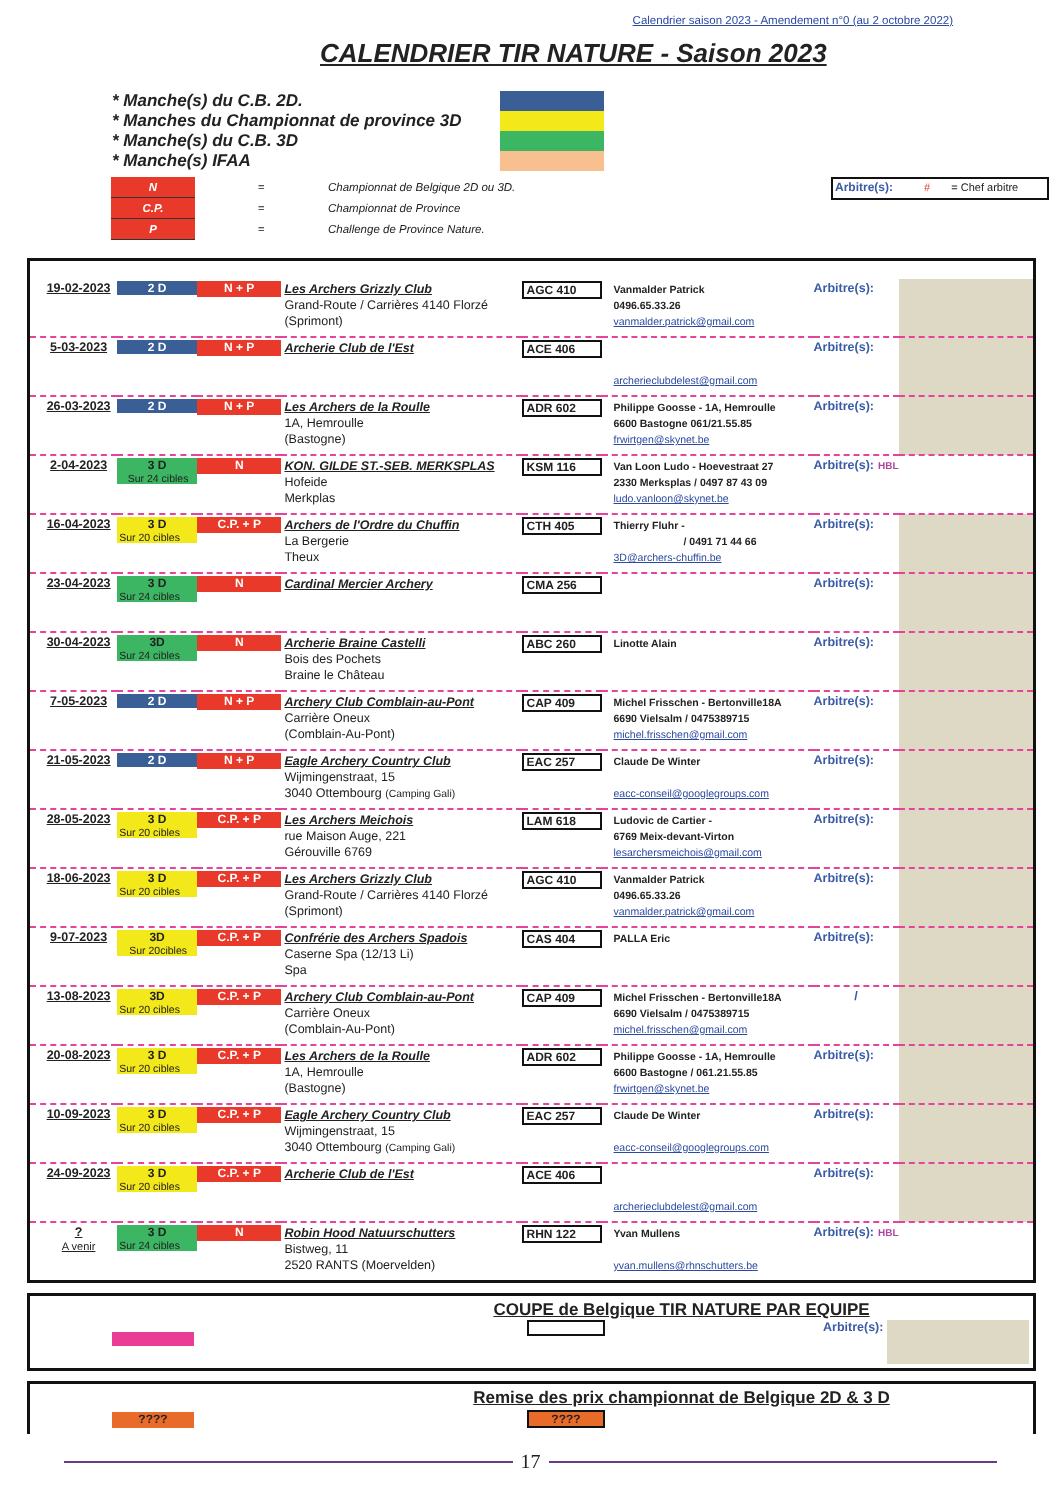Calendrier saison 2023 - Amendement n°0 (au 2 octobre 2022)
CALENDRIER TIR NATURE - Saison 2023
* Manche(s) du C.B. 2D.
* Manches du Championnat de province 3D
* Manche(s) du C.B. 3D
* Manche(s) IFAA
| N | = | Championnat de Belgique 2D ou 3D. |
| C.P. | = | Championnat de Province |
| P | = | Challenge de Province Nature. |
Arbitre(s): # = Chef arbitre
| 19-02-2023 | 2 D | N + P | Les Archers Grizzly Club Grand-Route / Carrières 4140 Florzé (Sprimont) | AGC 410 | Vanmalder Patrick 0496.65.33.26 vanmalder.patrick@gmail.com | Arbitre(s): | |
| 5-03-2023 | 2 D | N + P | Archerie Club de l'Est | ACE 406 | archerieclubdelest@gmail.com | Arbitre(s): | |
| 26-03-2023 | 2 D | N + P | Les Archers de la Roulle 1A, Hemroulle (Bastogne) | ADR 602 | Philippe Goosse - 1A, Hemroulle 6600 Bastogne 061/21.55.85 frwirtgen@skynet.be | Arbitre(s): | |
| 2-04-2023 | 3 D Sur 24 cibles | N | KON. GILDE ST.-SEB. MERKSPLAS Hofeide Merkplas | KSM 116 | Van Loon Ludo - Hoevestraat 27 2330 Merksplas / 0497 87 43 09 ludo.vanloon@skynet.be | Arbitre(s): HBL | |
| 16-04-2023 | 3 D Sur 20 cibles | C.P. + P | Archers de l'Ordre du Chuffin La Bergerie Theux | CTH 405 | Thierry Fluhr - / 0491 71 44 66 3D@archers-chuffin.be | Arbitre(s): | |
| 23-04-2023 | 3 D Sur 24 cibles | N | Cardinal Mercier Archery | CMA 256 | | Arbitre(s): | |
| 30-04-2023 | 3D Sur 24 cibles | N | Archerie Braine Castelli Bois des Pochets Braine le Château | ABC 260 | Linotte Alain | Arbitre(s): | |
| 7-05-2023 | 2 D | N + P | Archery Club Comblain-au-Pont Carrière Oneux (Comblain-Au-Pont) | CAP 409 | Michel Frisschen - Bertonville18A 6690 Vielsalm / 0475389715 michel.frisschen@gmail.com | Arbitre(s): | |
| 21-05-2023 | 2 D | N + P | Eagle Archery Country Club Wijmingenstraat, 15 3040 Ottembourg (Camping Gali) | EAC 257 | Claude De Winter eacc-conseil@googlegroups.com | Arbitre(s): | |
| 28-05-2023 | 3 D Sur 20 cibles | C.P. + P | Les Archers Meichois rue Maison Auge, 221 Gérouville 6769 | LAM 618 | Ludovic de Cartier - 6769 Meix-devant-Virton lesarchersmeichois@gmail.com | Arbitre(s): | |
| 18-06-2023 | 3 D Sur 20 cibles | C.P. + P | Les Archers Grizzly Club Grand-Route / Carrières 4140 Florzé (Sprimont) | AGC 410 | Vanmalder Patrick 0496.65.33.26 vanmalder.patrick@gmail.com | Arbitre(s): | |
| 9-07-2023 | 3D Sur 20cibles | C.P. + P | Confrérie des Archers Spadois Caserne Spa (12/13 Li) Spa | CAS 404 | PALLA Eric | Arbitre(s): | |
| 13-08-2023 | 3D Sur 20 cibles | C.P. + P | Archery Club Comblain-au-Pont Carrière Oneux (Comblain-Au-Pont) | CAP 409 | Michel Frisschen - Bertonville18A 6690 Vielsalm / 0475389715 michel.frisschen@gmail.com | / | |
| 20-08-2023 | 3 D Sur 20 cibles | C.P. + P | Les Archers de la Roulle 1A, Hemroulle (Bastogne) | ADR 602 | Philippe Goosse - 1A, Hemroulle 6600 Bastogne / 061.21.55.85 frwirtgen@skynet.be | Arbitre(s): | |
| 10-09-2023 | 3 D Sur 20 cibles | C.P. + P | Eagle Archery Country Club Wijmingenstraat, 15 3040 Ottembourg (Camping Gali) | EAC 257 | Claude De Winter eacc-conseil@googlegroups.com | Arbitre(s): | |
| 24-09-2023 | 3 D Sur 20 cibles | C.P. + P | Archerie Club de l'Est | ACE 406 | archerieclubdelest@gmail.com | Arbitre(s): | |
| ? A venir | 3 D Sur 24 cibles | N | Robin Hood Natuurschutters Bistweg, 11 2520 RANTS (Moervelden) | RHN 122 | Yvan Mullens yvan.mullens@rhnschutters.be | Arbitre(s): HBL | |
COUPE de Belgique TIR NATURE PAR EQUIPE
Arbitre(s):
Remise des prix championnat de Belgique 2D & 3 D
???? ????
17